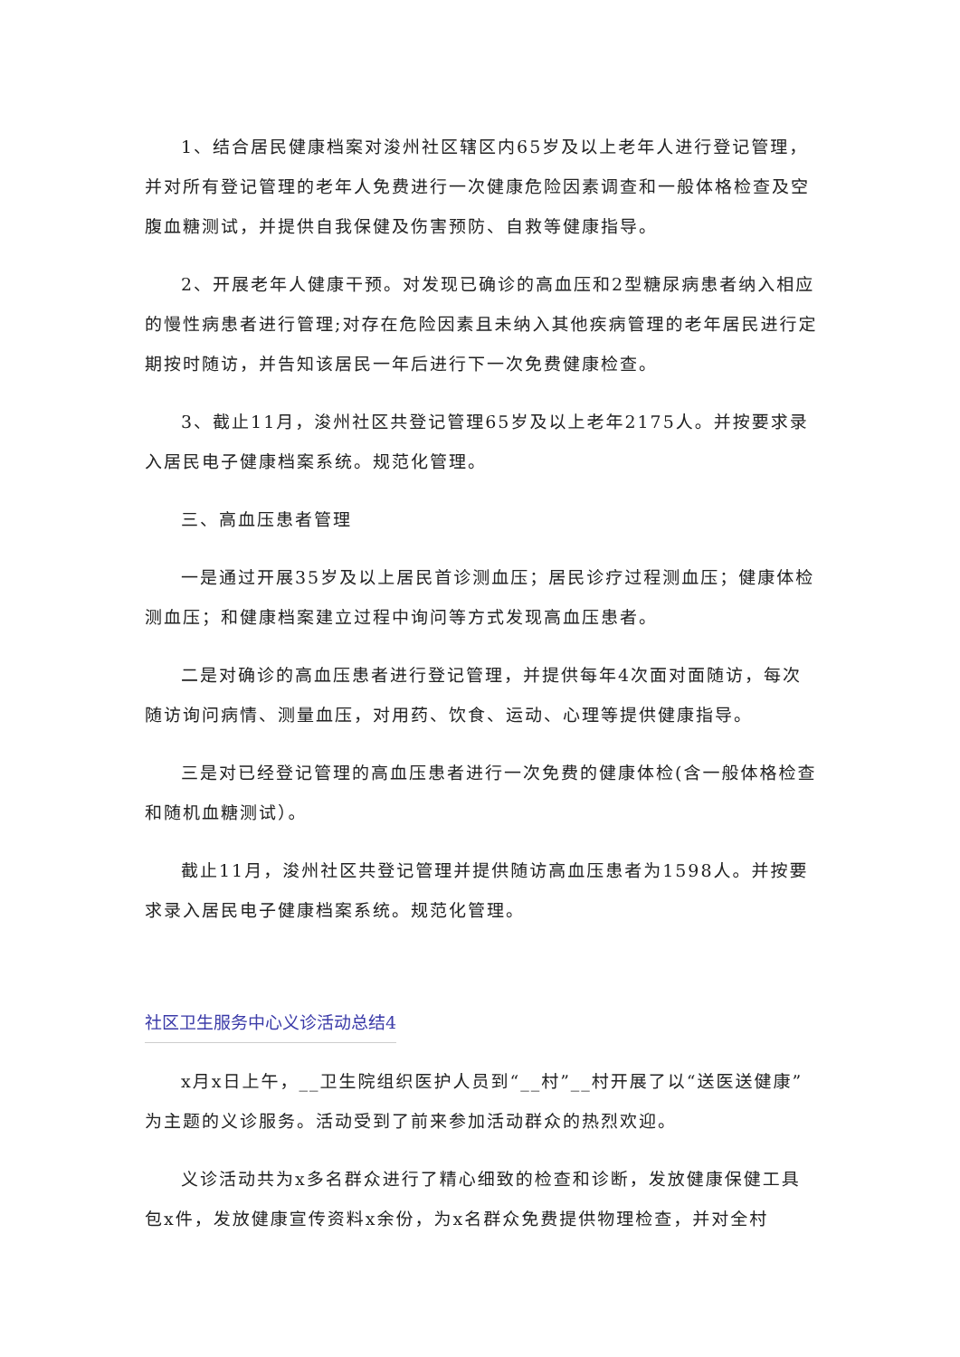1、结合居民健康档案对浚州社区辖区内65岁及以上老年人进行登记管理，并对所有登记管理的老年人免费进行一次健康危险因素调查和一般体格检查及空腹血糖测试，并提供自我保健及伤害预防、自救等健康指导。
2、开展老年人健康干预。对发现已确诊的高血压和2型糖尿病患者纳入相应的慢性病患者进行管理;对存在危险因素且未纳入其他疾病管理的老年居民进行定期按时随访，并告知该居民一年后进行下一次免费健康检查。
3、截止11月，浚州社区共登记管理65岁及以上老年2175人。并按要求录入居民电子健康档案系统。规范化管理。
三、高血压患者管理
一是通过开展35岁及以上居民首诊测血压；居民诊疗过程测血压；健康体检测血压；和健康档案建立过程中询问等方式发现高血压患者。
二是对确诊的高血压患者进行登记管理，并提供每年4次面对面随访，每次随访询问病情、测量血压，对用药、饮食、运动、心理等提供健康指导。
三是对已经登记管理的高血压患者进行一次免费的健康体检(含一般体格检查和随机血糖测试）。
截止11月，浚州社区共登记管理并提供随访高血压患者为1598人。并按要求录入居民电子健康档案系统。规范化管理。
社区卫生服务中心义诊活动总结4
x月x日上午，__卫生院组织医护人员到“__村”__村开展了以“送医送健康”为主题的义诊服务。活动受到了前来参加活动群众的热烈欢迎。
义诊活动共为x多名群众进行了精心细致的检查和诊断，发放健康保健工具包x件，发放健康宣传资料x余份，为x名群众免费提供物理检查，并对全村